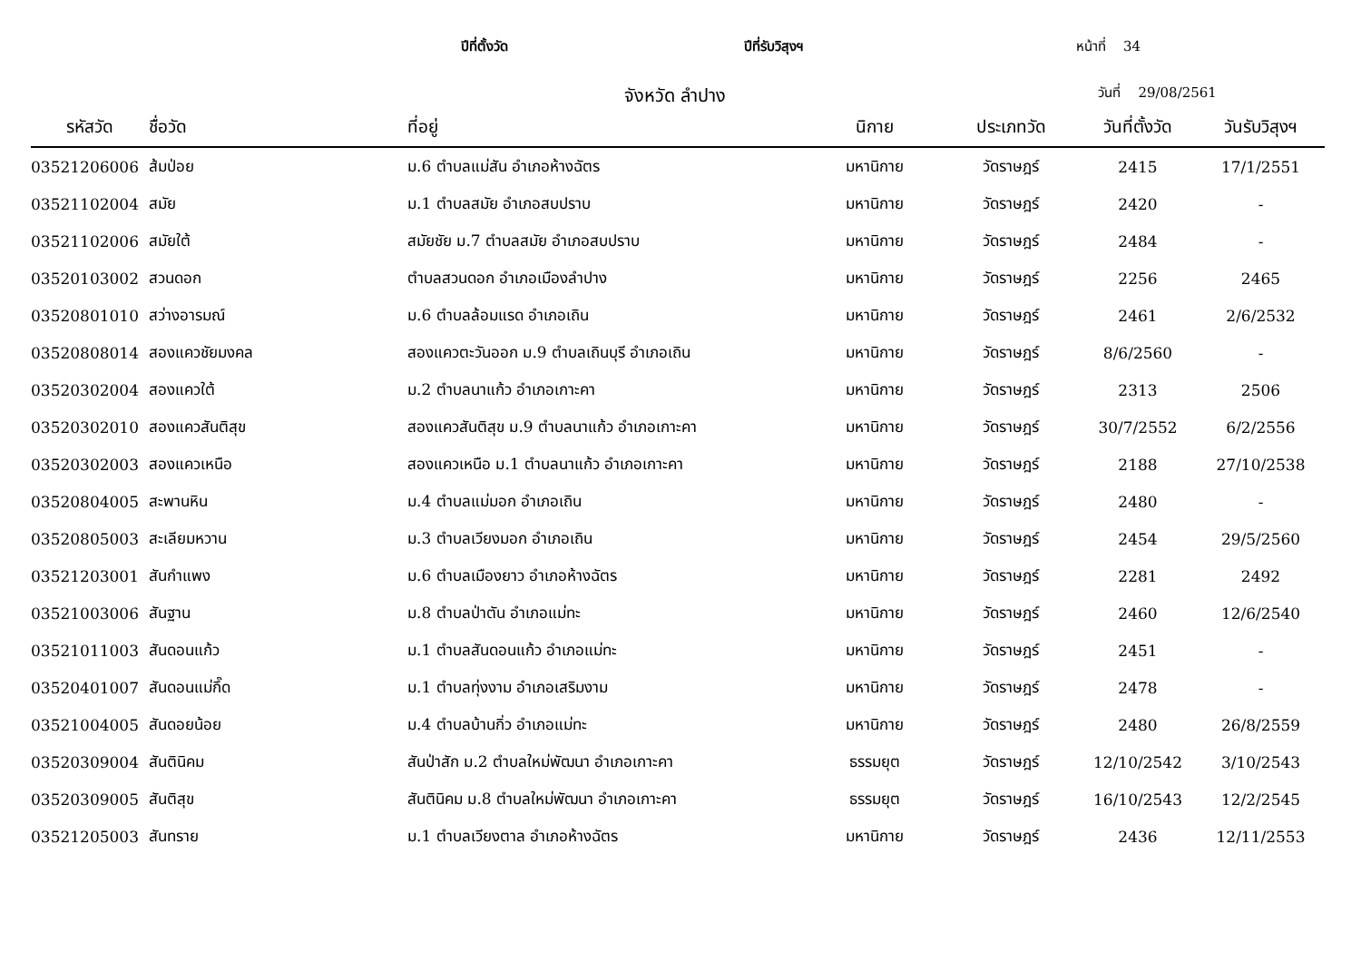ปีที่ตั้งวัด ปีที่รับวิสุงฯ หน้าที่ 34
จังหวัด ลำปาง วันที่ 29/08/2561
| รหัสวัด | ชื่อวัด | ที่อยู่ | นิกาย | ประเภทวัด | วันที่ตั้งวัด | วันรับวิสุงฯ |
| --- | --- | --- | --- | --- | --- | --- |
| 03521206006 | ส้มป่อย | ม.6 ตำบลแม่สัน อำเภอห้างฉัตร | มหานิกาย | วัดราษฎร์ | 2415 | 17/1/2551 |
| 03521102004 | สมัย | ม.1 ตำบลสมัย อำเภอสบปราบ | มหานิกาย | วัดราษฎร์ | 2420 | - |
| 03521102006 | สมัยใต้ | สมัยชัย ม.7 ตำบลสมัย อำเภอสบปราบ | มหานิกาย | วัดราษฎร์ | 2484 | - |
| 03520103002 | สวนดอก | ตำบลสวนดอก อำเภอเมืองลำปาง | มหานิกาย | วัดราษฎร์ | 2256 | 2465 |
| 03520801010 | สว่างอารมณ์ | ม.6 ตำบลล้อมแรด อำเภอเถิน | มหานิกาย | วัดราษฎร์ | 2461 | 2/6/2532 |
| 03520808014 | สองแควชัยมงคล | สองแควตะวันออก ม.9 ตำบลเถินบุรี อำเภอเถิน | มหานิกาย | วัดราษฎร์ | 8/6/2560 | - |
| 03520302004 | สองแควใต้ | ม.2 ตำบลนาแก้ว อำเภอเกาะคา | มหานิกาย | วัดราษฎร์ | 2313 | 2506 |
| 03520302010 | สองแควสันติสุข | สองแควสันติสุข ม.9 ตำบลนาแก้ว อำเภอเกาะคา | มหานิกาย | วัดราษฎร์ | 30/7/2552 | 6/2/2556 |
| 03520302003 | สองแควเหนือ | สองแควเหนือ ม.1 ตำบลนาแก้ว อำเภอเกาะคา | มหานิกาย | วัดราษฎร์ | 2188 | 27/10/2538 |
| 03520804005 | สะพานหิน | ม.4 ตำบลแม่มอก อำเภอเถิน | มหานิกาย | วัดราษฎร์ | 2480 | - |
| 03520805003 | สะเลียมหวาน | ม.3 ตำบลเวียงมอก อำเภอเถิน | มหานิกาย | วัดราษฎร์ | 2454 | 29/5/2560 |
| 03521203001 | สันกำแพง | ม.6 ตำบลเมืองยาว อำเภอห้างฉัตร | มหานิกาย | วัดราษฎร์ | 2281 | 2492 |
| 03521003006 | สันฐาน | ม.8 ตำบลป่าตัน อำเภอแม่ทะ | มหานิกาย | วัดราษฎร์ | 2460 | 12/6/2540 |
| 03521011003 | สันดอนแก้ว | ม.1 ตำบลสันดอนแก้ว อำเภอแม่ทะ | มหานิกาย | วัดราษฎร์ | 2451 | - |
| 03520401007 | สันดอนแม่กึ๊ด | ม.1 ตำบลทุ่งงาม อำเภอเสริมงาม | มหานิกาย | วัดราษฎร์ | 2478 | - |
| 03521004005 | สันดอยน้อย | ม.4 ตำบลบ้านกิ่ว อำเภอแม่ทะ | มหานิกาย | วัดราษฎร์ | 2480 | 26/8/2559 |
| 03520309004 | สันตินิคม | สันป่าสัก ม.2 ตำบลใหม่พัฒนา อำเภอเกาะคา | ธรรมยุต | วัดราษฎร์ | 12/10/2542 | 3/10/2543 |
| 03520309005 | สันติสุข | สันตินิคม ม.8 ตำบลใหม่พัฒนา อำเภอเกาะคา | ธรรมยุต | วัดราษฎร์ | 16/10/2543 | 12/2/2545 |
| 03521205003 | สันทราย | ม.1 ตำบลเวียงตาล อำเภอห้างฉัตร | มหานิกาย | วัดราษฎร์ | 2436 | 12/11/2553 |